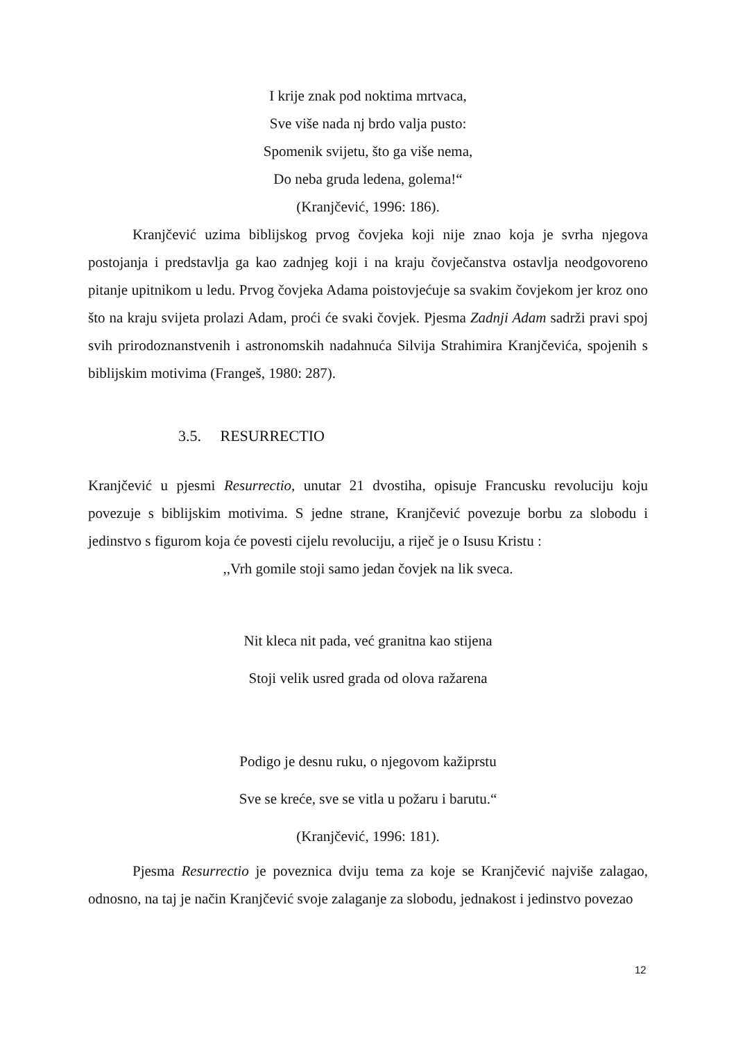I krije znak pod noktima mrtvaca,
Sve više nada nj brdo valja pusto:
Spomenik svijetu, što ga više nema,
Do neba gruda ledena, golema!“
(Kranjčević, 1996: 186).
Kranjčević uzima biblijskog prvog čovjeka koji nije znao koja je svrha njegova postojanja i predstavlja ga kao zadnjeg koji i na kraju čovječanstva ostavlja neodgovoreno pitanje upitnikom u ledu. Prvog čovjeka Adama poistovjećuje sa svakim čovjekom jer kroz ono što na kraju svijeta prolazi Adam, proći će svaki čovjek. Pjesma Zadnji Adam sadrži pravi spoj svih prirodoznanstvenih i astronomskih nadahnuća Silvija Strahimira Kranjčevića, spojenih s biblijskim motivima (Frangeš, 1980: 287).
3.5. RESURRECTIO
Kranjčević u pjesmi Resurrectio, unutar 21 dvostiha, opisuje Francusku revoluciju koju povezuje s biblijskim motivima. S jedne strane, Kranjčević povezuje borbu za slobodu i jedinstvo s figurom koja će povesti cijelu revoluciju, a riječ je o Isusu Kristu :
,,Vrh gomile stoji samo jedan čovjek na lik sveca.
Nit kleca nit pada, već granitna kao stijena
Stoji velik usred grada od olova ražarena
Podigo je desnu ruku, o njegovom kažiprstu
Sve se kreće, sve se vitla u požaru i barutu.“
(Kranjčević, 1996: 181).
Pjesma Resurrectio je poveznica dviju tema za koje se Kranjčević najviše zalagao, odnosno, na taj je način Kranjčević svoje zalaganje za slobodu, jednakost i jedinstvo povezao
12